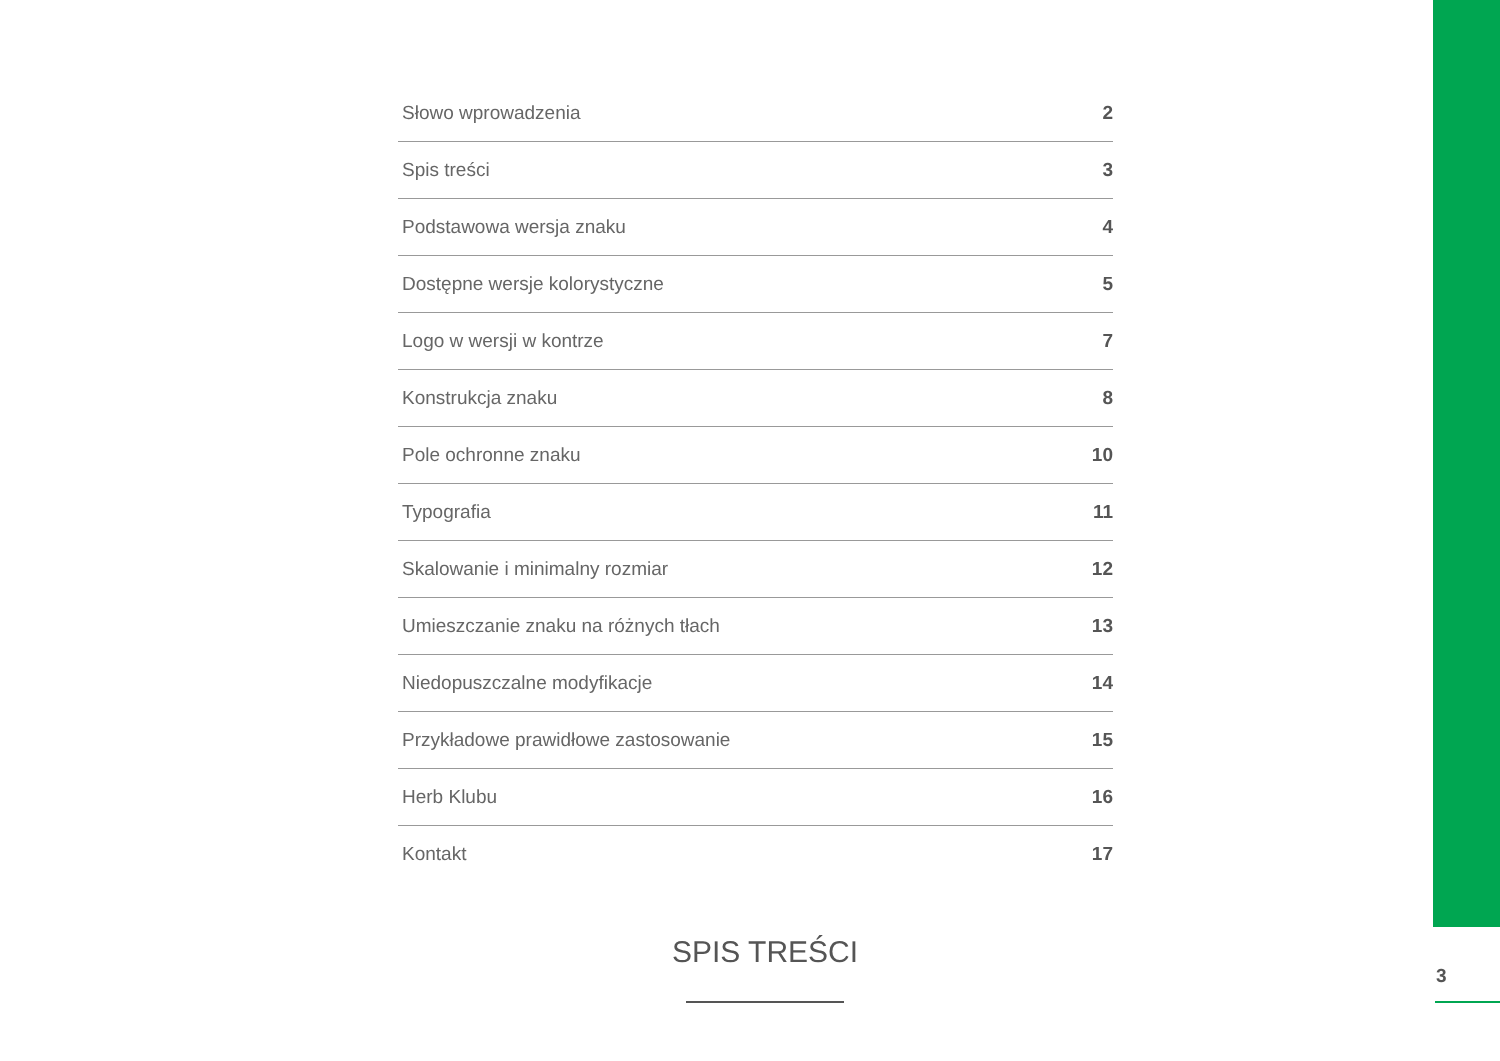Słowo wprowadzenia 2
Spis treści 3
Podstawowa wersja znaku 4
Dostępne wersje kolorystyczne 5
Logo w wersji w kontrze 7
Konstrukcja znaku 8
Pole ochronne znaku 10
Typografia 11
Skalowanie i minimalny rozmiar 12
Umieszczanie znaku na różnych tłach 13
Niedopuszczalne modyfikacje 14
Przykładowe prawidłowe zastosowanie 15
Herb Klubu 16
Kontakt 17
SPIS TREŚCI
3